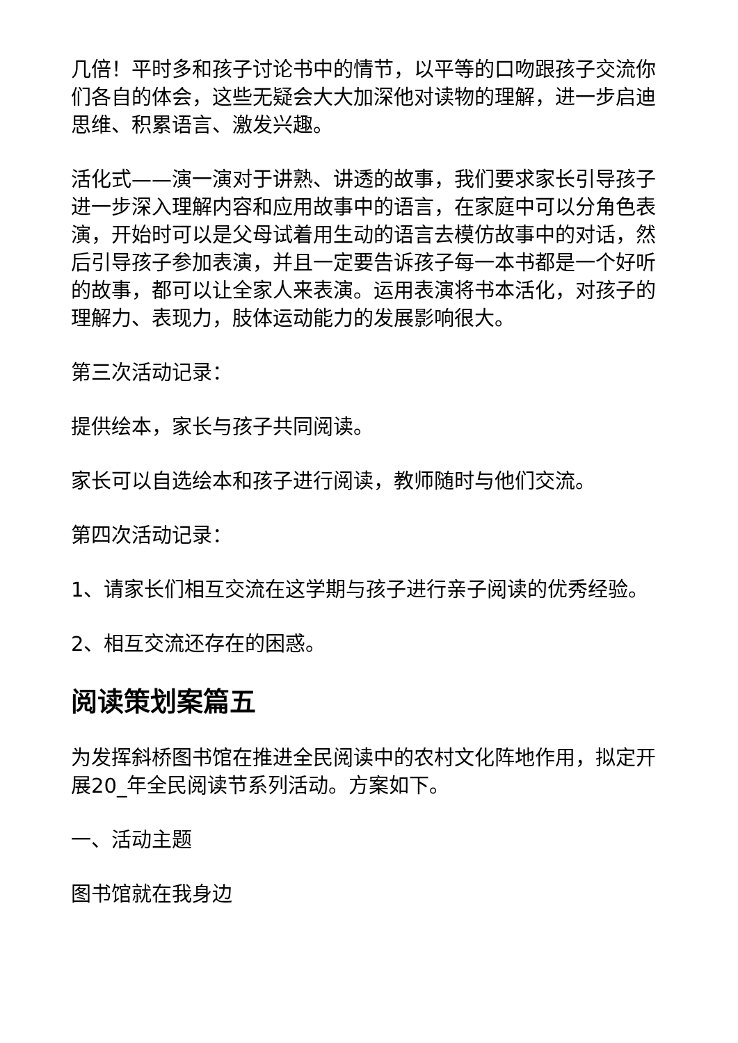几倍！平时多和孩子讨论书中的情节，以平等的口吻跟孩子交流你们各自的体会，这些无疑会大大加深他对读物的理解，进一步启迪思维、积累语言、激发兴趣。
活化式——演一演对于讲熟、讲透的故事，我们要求家长引导孩子进一步深入理解内容和应用故事中的语言，在家庭中可以分角色表演，开始时可以是父母试着用生动的语言去模仿故事中的对话，然后引导孩子参加表演，并且一定要告诉孩子每一本书都是一个好听的故事，都可以让全家人来表演。运用表演将书本活化，对孩子的理解力、表现力，肢体运动能力的发展影响很大。
第三次活动记录：
提供绘本，家长与孩子共同阅读。
家长可以自选绘本和孩子进行阅读，教师随时与他们交流。
第四次活动记录：
1、请家长们相互交流在这学期与孩子进行亲子阅读的优秀经验。
2、相互交流还存在的困惑。
阅读策划案篇五
为发挥斜桥图书馆在推进全民阅读中的农村文化阵地作用，拟定开展20_年全民阅读节系列活动。方案如下。
一、活动主题
图书馆就在我身边